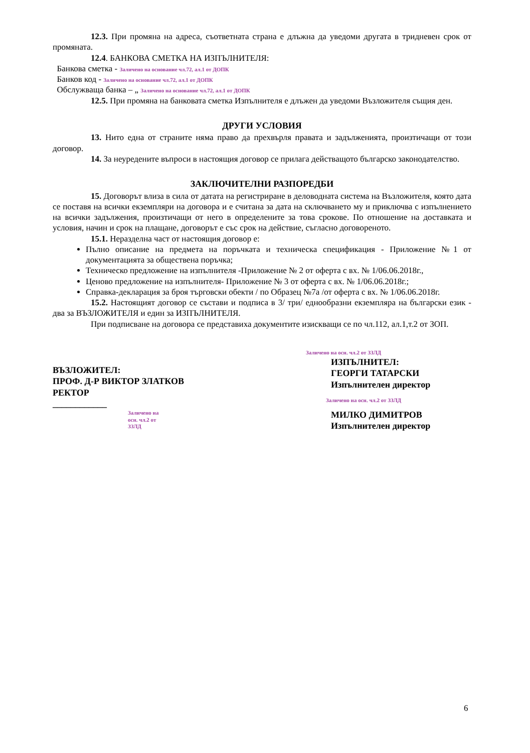12.3. При промяна на адреса, съответната страна е длъжна да уведоми другата в тридневен срок от промяната.
12.4. БАНКОВА СМЕТКА НА ИЗПЪЛНИТЕЛЯ:
Банкова сметка - Заличено на основание чл.72, ал.1 от ДОПК
Банков код - Заличено на основание чл.72, ал.1 от ДОПК
Обслужваща банка – „ Заличено на основание чл.72, ал.1 от ДОПК
12.5. При промяна на банковата сметка Изпълнителя е длъжен да уведоми Възложителя същия ден.
ДРУГИ УСЛОВИЯ
13. Нито една от страните няма право да прехвърля правата и задълженията, произтичащи от този договор.
14. За неуредените въпроси в настоящия договор се прилага действащото българско законодателство.
ЗАКЛЮЧИТЕЛНИ РАЗПОРЕДБИ
15. Договорът влиза в сила от датата на регистриране в деловодната система на Възложителя, която дата се поставя на всички екземпляри на договора и е считана за дата на сключването му и приключва с изпълнението на всички задължения, произтичащи от него в определените за това срокове. По отношение на доставката и условия, начин и срок на плащане, договорът е със срок на действие, съгласно договореното.
15.1. Неразделна част от настоящия договор е:
Пълно описание на предмета на поръчката и техническа спецификация - Приложение №1 от документацията за обществена поръчка;
Техническо предложение на изпълнителя -Приложение № 2 от оферта с вх. № 1/06.06.2018г.,
Ценово предложение на изпълнителя- Приложение № 3 от оферта с вх. № 1/06.06.2018г.;
Справка-декларация за броя търговски обекти / по Образец №7а /от оферта с вх. № 1/06.06.2018г.
15.2. Настоящият договор се състави и подписа в 3/ три/ еднообразни екземпляра на български език - два за ВЪЗЛОЖИТЕЛЯ и един за ИЗПЪЛНИТЕЛЯ.
При подписване на договора се представиха документите изискващи се по чл.112, ал.1,т.2 от ЗОП.
ВЪЗЛОЖИТЕЛ:
ПРОФ. Д-Р ВИКТОР ЗЛАТКОВ
РЕКТОР
____________
Заличено на осн. чл.2 от ЗЗЛД
Заличено на осн. чл.2 от ЗЗЛД
ИЗПЪЛНИТЕЛ:
ГЕОРГИ ТАТАРСКИ
Изпълнителен директор
Заличено на осн. чл.2 от ЗЗЛД
МИЛКО ДИМИТРОВ
Изпълнителен директор
6